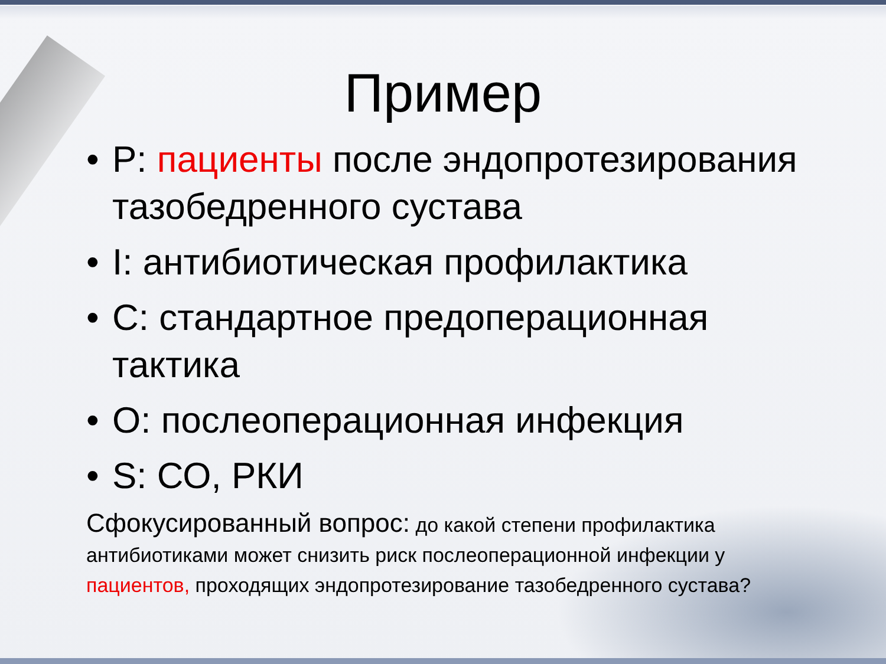Пример
• P: пациенты после эндопротезирования тазобедренного сустава
• I: антибиотическая профилактика
• C: стандартное предоперационная тактика
• O: послеоперационная инфекция
• S: СО, РКИ
Сфокусированный вопрос: до какой степени профилактика антибиотиками может снизить риск послеоперационной инфекции у пациентов, проходящих эндопротезирование тазобедренного сустава?